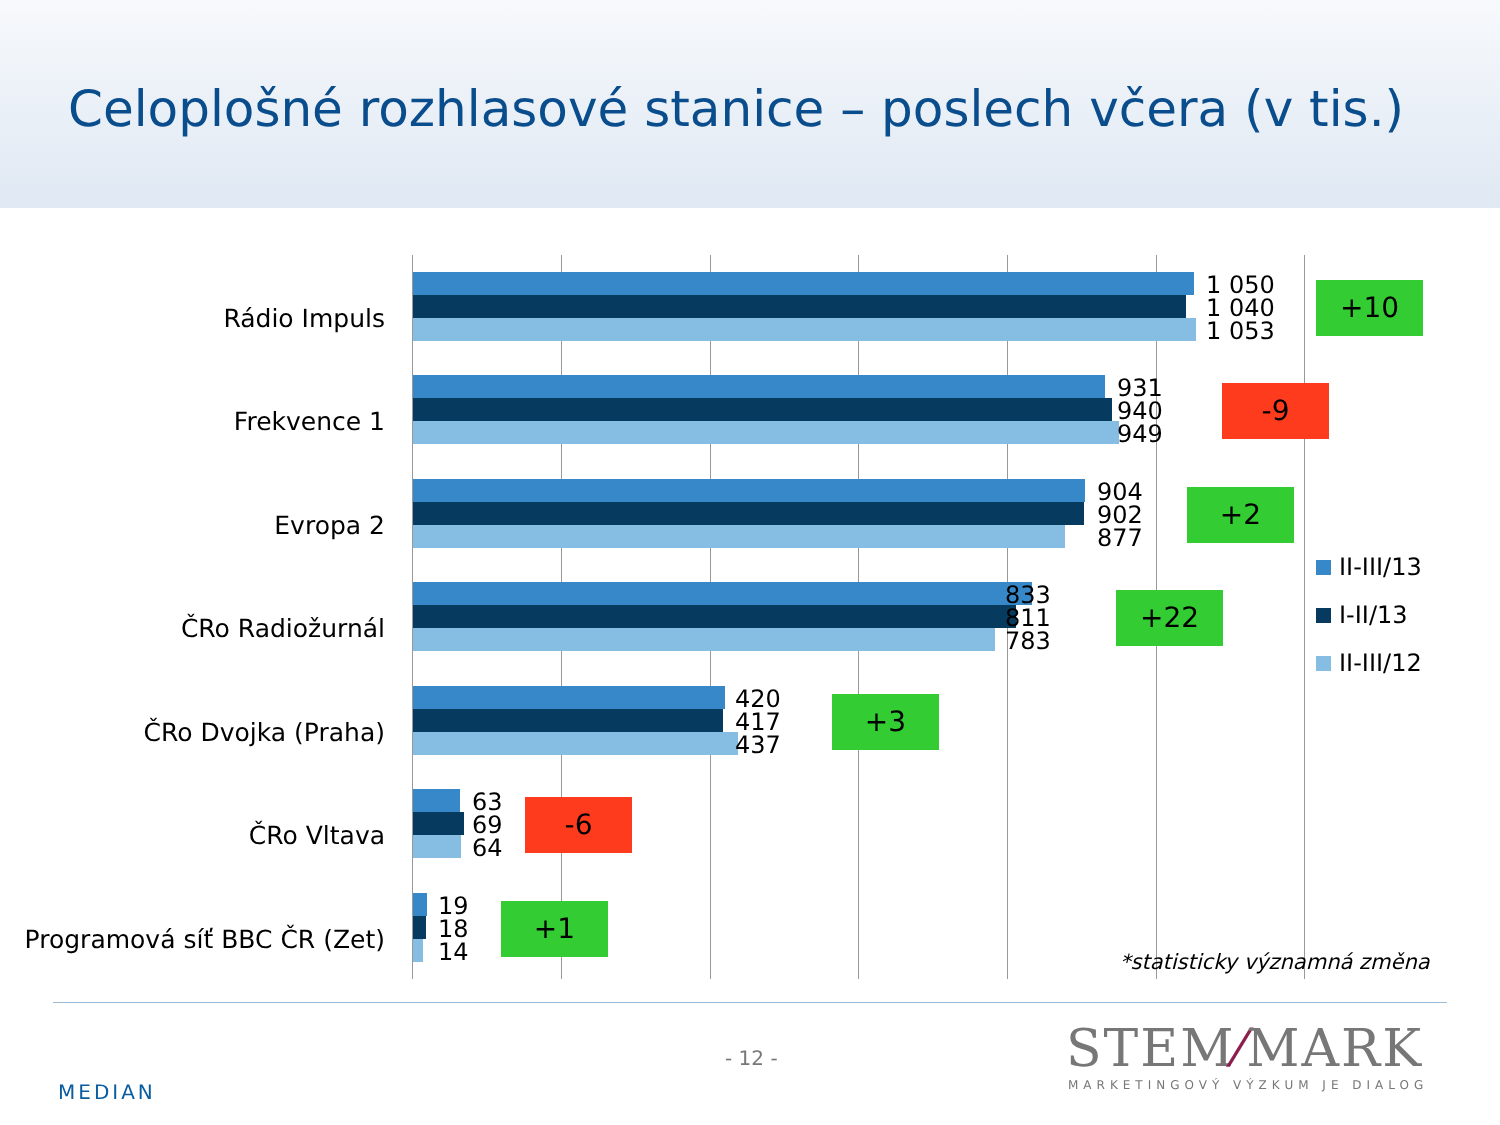Celoplošné rozhlasové stanice – poslech včera (v tis.)
Rádio Impuls
1 050
1 040
1 053
+10
Frekvence 1
931
940
949
-9
Evropa 2
904
902
877
+2
ČRo Radiožurnál
833
811
783
+22
ČRo Dvojka (Praha)
420
417
437
+3
ČRo Vltava
63
69
64
-6
Programová síť BBC ČR (Zet)
19
18
14
+1
II-III/13
I-II/13
II-III/12
*statisticky významná změna
MEDIAN
- 12 - STEM⁄MARK
MARKETINGOVÝ VÝZKUM JE DIALOG